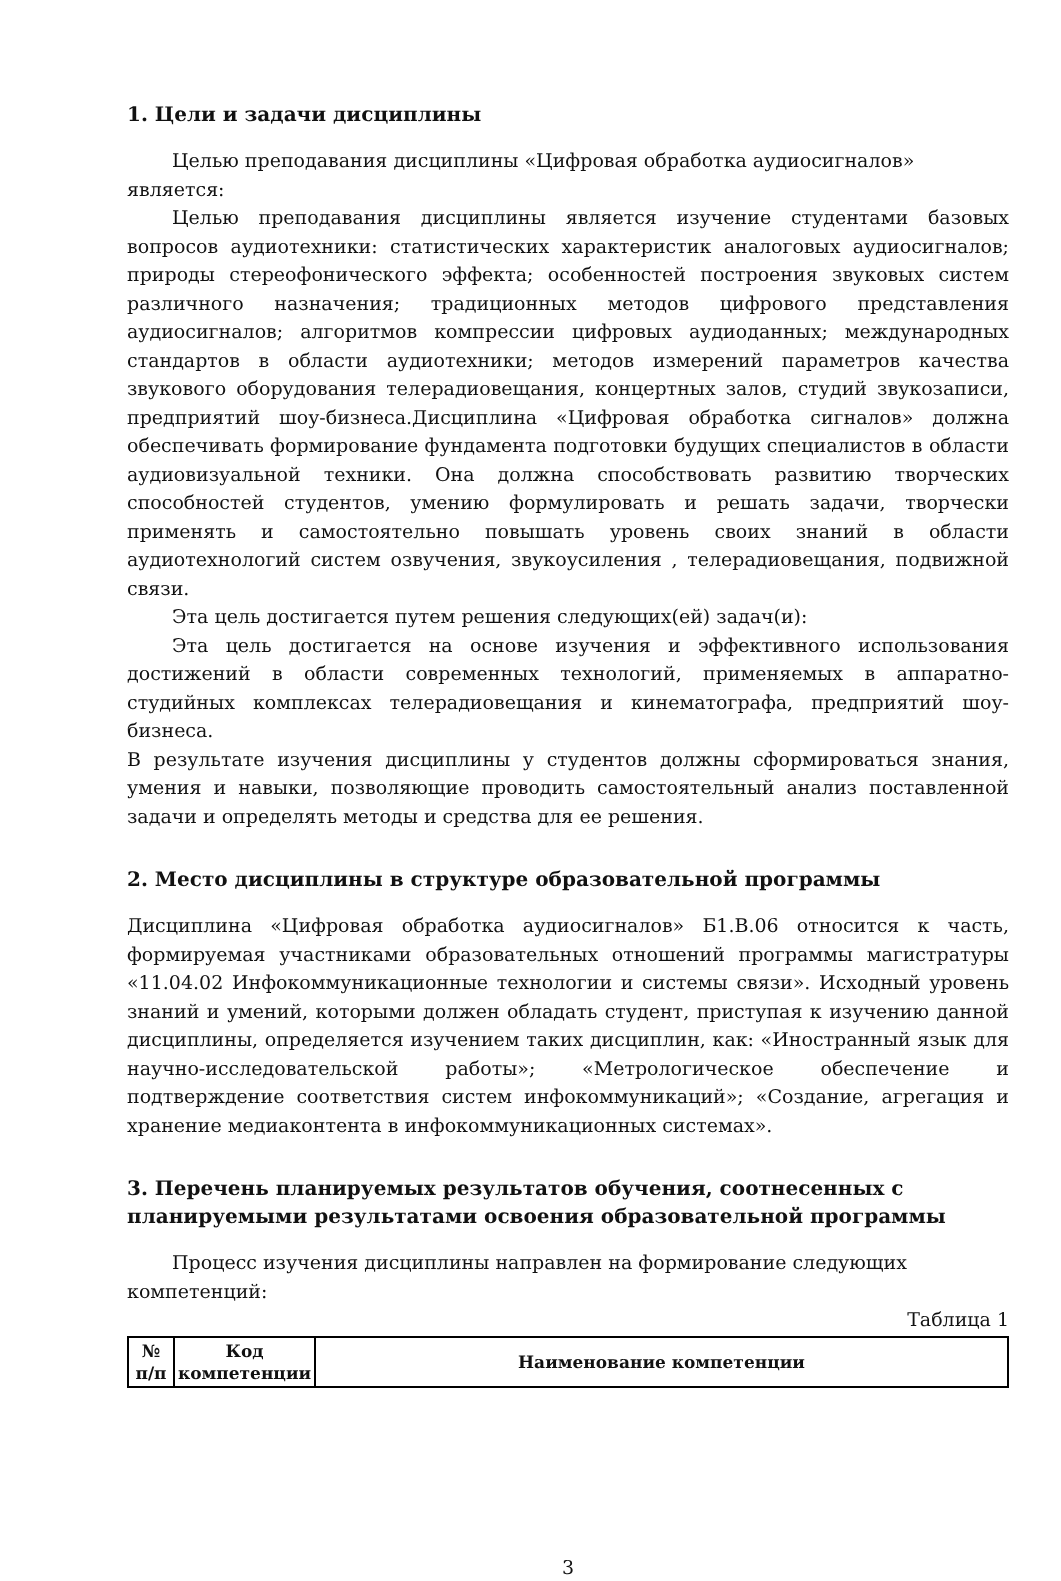1. Цели и задачи дисциплины
Целью преподавания дисциплины «Цифровая обработка аудиосигналов» является:
Целью преподавания дисциплины является изучение студентами базовых вопросов аудиотехники: статистических характеристик аналоговых аудиосигналов; природы стереофонического эффекта; особенностей построения звуковых систем различного назначения; традиционных методов цифрового представления аудиосигналов; алгоритмов компрессии цифровых аудиоданных; международных стандартов в области аудиотехники; методов измерений параметров качества звукового оборудования телерадиовещания, концертных залов, студий звукозаписи, предприятий шоу-бизнеса.Дисциплина «Цифровая обработка сигналов» должна обеспечивать формирование фундамента подготовки будущих специалистов в области аудиовизуальной техники. Она должна способствовать развитию творческих способностей студентов, умению формулировать и решать задачи, творчески применять и самостоятельно повышать уровень своих знаний в области аудиотехнологий систем озвучения, звукоусиления , телерадиовещания, подвижной связи.
Эта цель достигается путем решения следующих(ей) задач(и):
Эта цель достигается на основе изучения и эффективного использования достижений в области современных технологий, применяемых в аппаратно-студийных комплексах телерадиовещания и кинематографа, предприятий шоу-бизнеса.
В результате изучения дисциплины у студентов должны сформироваться знания, умения и навыки, позволяющие проводить самостоятельный анализ поставленной задачи и определять методы и средства для ее решения.
2. Место дисциплины в структуре образовательной программы
Дисциплина «Цифровая обработка аудиосигналов» Б1.В.06 относится к часть, формируемая участниками образовательных отношений программы магистратуры «11.04.02 Инфокоммуникационные технологии и системы связи». Исходный уровень знаний и умений, которыми должен обладать студент, приступая к изучению данной дисциплины, определяется изучением таких дисциплин, как: «Иностранный язык для научно-исследовательской работы»; «Метрологическое обеспечение и подтверждение соответствия систем инфокоммуникаций»; «Создание, агрегация и хранение медиаконтента в инфокоммуникационных системах».
3. Перечень планируемых результатов обучения, соотнесенных с планируемыми результатами освоения образовательной программы
Процесс изучения дисциплины направлен на формирование следующих компетенций:
Таблица 1
| № п/п | Код компетенции | Наименование компетенции |
| --- | --- | --- |
3